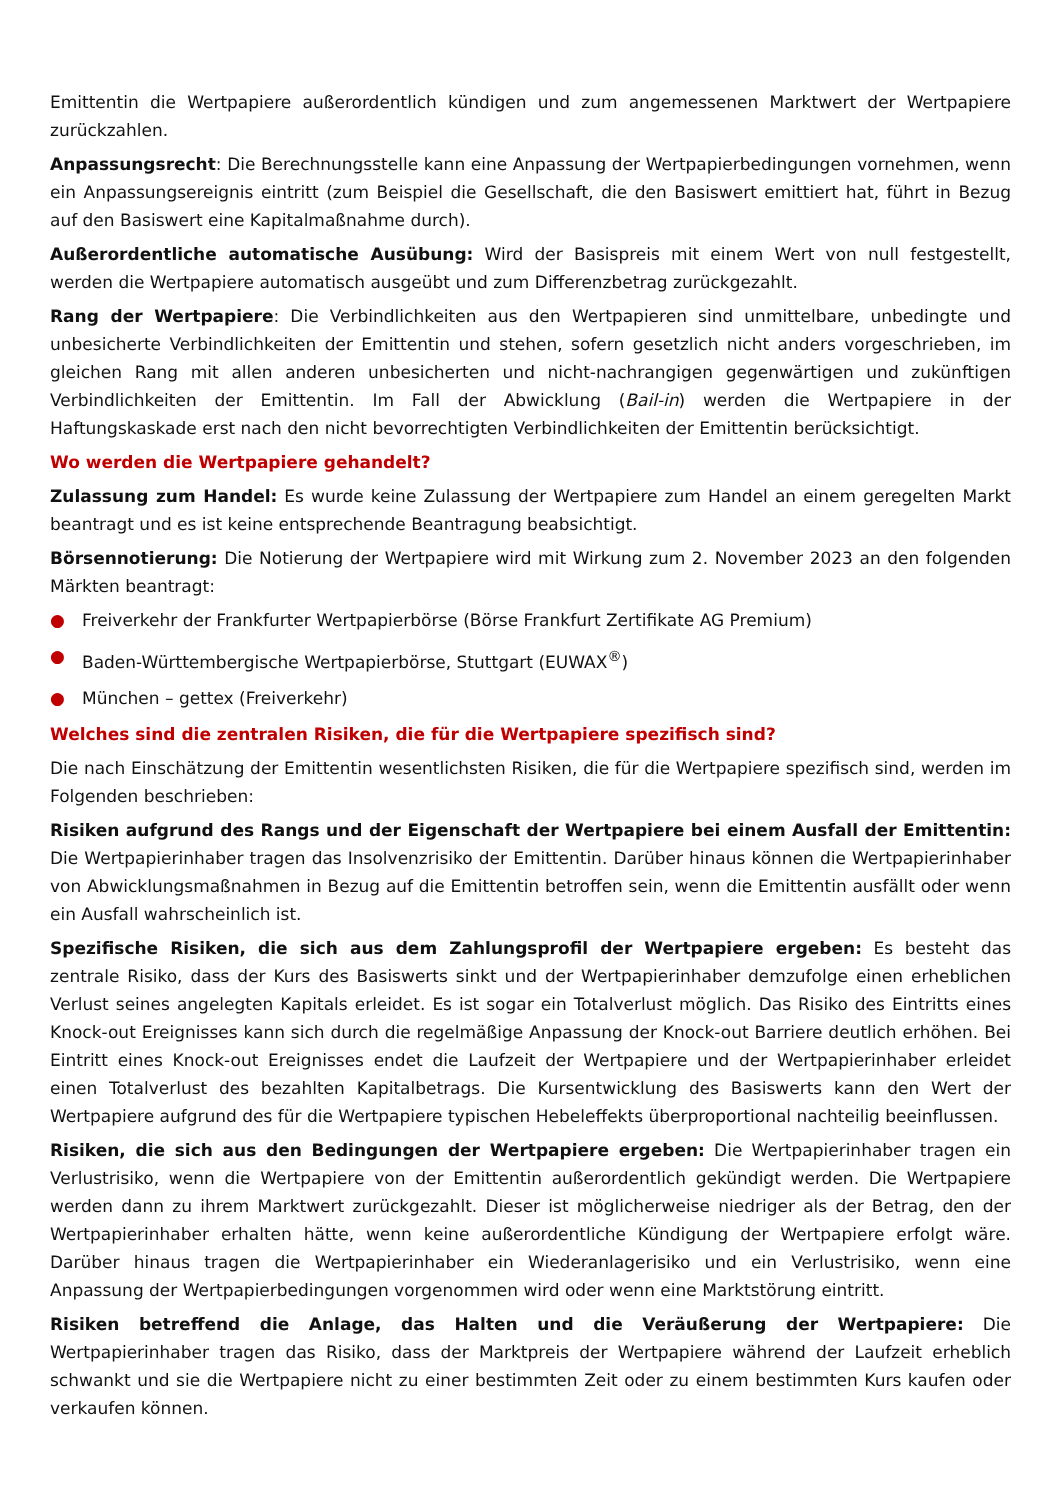Emittentin die Wertpapiere außerordentlich kündigen und zum angemessenen Marktwert der Wertpapiere zurückzahlen.
Anpassungsrecht: Die Berechnungsstelle kann eine Anpassung der Wertpapierbedingungen vornehmen, wenn ein Anpassungsereignis eintritt (zum Beispiel die Gesellschaft, die den Basiswert emittiert hat, führt in Bezug auf den Basiswert eine Kapitalmaßnahme durch).
Außerordentliche automatische Ausübung: Wird der Basispreis mit einem Wert von null festgestellt, werden die Wertpapiere automatisch ausgeübt und zum Differenzbetrag zurückgezahlt.
Rang der Wertpapiere: Die Verbindlichkeiten aus den Wertpapieren sind unmittelbare, unbedingte und unbesicherte Verbindlichkeiten der Emittentin und stehen, sofern gesetzlich nicht anders vorgeschrieben, im gleichen Rang mit allen anderen unbesicherten und nicht-nachrangigen gegenwärtigen und zukünftigen Verbindlichkeiten der Emittentin. Im Fall der Abwicklung (Bail-in) werden die Wertpapiere in der Haftungskaskade erst nach den nicht bevorrechtigten Verbindlichkeiten der Emittentin berücksichtigt.
Wo werden die Wertpapiere gehandelt?
Zulassung zum Handel: Es wurde keine Zulassung der Wertpapiere zum Handel an einem geregelten Markt beantragt und es ist keine entsprechende Beantragung beabsichtigt.
Börsennotierung: Die Notierung der Wertpapiere wird mit Wirkung zum 2. November 2023 an den folgenden Märkten beantragt:
● Freiverkehr der Frankfurter Wertpapierbörse (Börse Frankfurt Zertifikate AG Premium)
● Baden-Württembergische Wertpapierbörse, Stuttgart (EUWAX<sup>®</sup>)
● München – gettex (Freiverkehr)
Welches sind die zentralen Risiken, die für die Wertpapiere spezifisch sind?
Die nach Einschätzung der Emittentin wesentlichsten Risiken, die für die Wertpapiere spezifisch sind, werden im Folgenden beschrieben:
Risiken aufgrund des Rangs und der Eigenschaft der Wertpapiere bei einem Ausfall der Emittentin: Die Wertpapierinhaber tragen das Insolvenzrisiko der Emittentin. Darüber hinaus können die Wertpapierinhaber von Abwicklungsmaßnahmen in Bezug auf die Emittentin betroffen sein, wenn die Emittentin ausfällt oder wenn ein Ausfall wahrscheinlich ist.
Spezifische Risiken, die sich aus dem Zahlungsprofil der Wertpapiere ergeben: Es besteht das zentrale Risiko, dass der Kurs des Basiswerts sinkt und der Wertpapierinhaber demzufolge einen erheblichen Verlust seines angelegten Kapitals erleidet. Es ist sogar ein Totalverlust möglich. Das Risiko des Eintritts eines Knock-out Ereignisses kann sich durch die regelmäßige Anpassung der Knock-out Barriere deutlich erhöhen. Bei Eintritt eines Knock-out Ereignisses endet die Laufzeit der Wertpapiere und der Wertpapierinhaber erleidet einen Totalverlust des bezahlten Kapitalbetrags. Die Kursentwicklung des Basiswerts kann den Wert der Wertpapiere aufgrund des für die Wertpapiere typischen Hebeleffekts überproportional nachteilig beeinflussen.
Risiken, die sich aus den Bedingungen der Wertpapiere ergeben: Die Wertpapierinhaber tragen ein Verlustrisiko, wenn die Wertpapiere von der Emittentin außerordentlich gekündigt werden. Die Wertpapiere werden dann zu ihrem Marktwert zurückgezahlt. Dieser ist möglicherweise niedriger als der Betrag, den der Wertpapierinhaber erhalten hätte, wenn keine außerordentliche Kündigung der Wertpapiere erfolgt wäre. Darüber hinaus tragen die Wertpapierinhaber ein Wiederanlagerisiko und ein Verlustrisiko, wenn eine Anpassung der Wertpapierbedingungen vorgenommen wird oder wenn eine Marktstörung eintritt.
Risiken betreffend die Anlage, das Halten und die Veräußerung der Wertpapiere: Die Wertpapierinhaber tragen das Risiko, dass der Marktpreis der Wertpapiere während der Laufzeit erheblich schwankt und sie die Wertpapiere nicht zu einer bestimmten Zeit oder zu einem bestimmten Kurs kaufen oder verkaufen können.